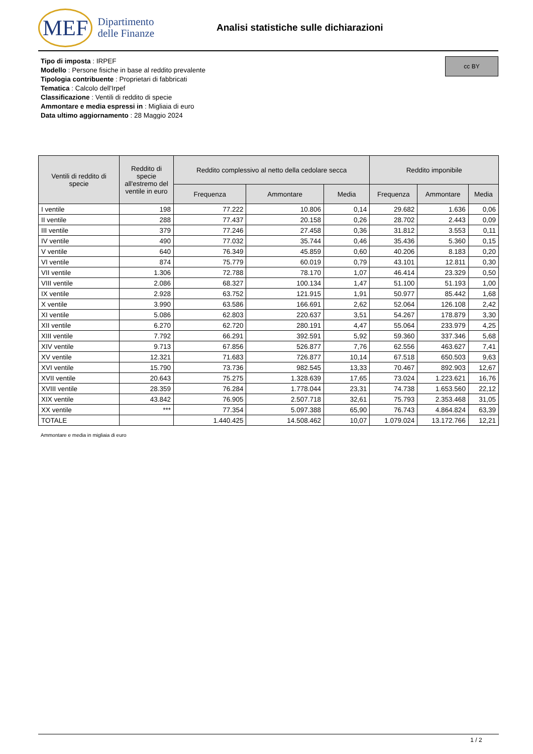MEF Dipartimento
delle Finanze
Analisi statistiche sulle dichiarazioni
Tipo di imposta : IRPEF
Modello : Persone fisiche in base al reddito prevalente
Tipologia contribuente : Proprietari di fabbricati
Tematica : Calcolo dell'Irpef
Classificazione : Ventili di reddito di specie
Ammontare e media espressi in : Migliaia di euro
Data ultimo aggiornamento : 28 Maggio 2024
cc BY
| Ventili di reddito di specie | Reddito di specie all'estremo del ventile in euro | Reddito complessivo al netto della cedolare secca | | | Reddito imponibile | | |
| --- | --- | --- | --- | --- | --- | --- | --- |
| | | Frequenza | Ammontare | Media | Frequenza | Ammontare | Media |
| I ventile | 198 | 77.222 | 10.806 | 0,14 | 29.682 | 1.636 | 0,06 |
| II ventile | 288 | 77.437 | 20.158 | 0,26 | 28.702 | 2.443 | 0,09 |
| III ventile | 379 | 77.246 | 27.458 | 0,36 | 31.812 | 3.553 | 0,11 |
| IV ventile | 490 | 77.032 | 35.744 | 0,46 | 35.436 | 5.360 | 0,15 |
| V ventile | 640 | 76.349 | 45.859 | 0,60 | 40.206 | 8.183 | 0,20 |
| VI ventile | 874 | 75.779 | 60.019 | 0,79 | 43.101 | 12.811 | 0,30 |
| VII ventile | 1.306 | 72.788 | 78.170 | 1,07 | 46.414 | 23.329 | 0,50 |
| VIII ventile | 2.086 | 68.327 | 100.134 | 1,47 | 51.100 | 51.193 | 1,00 |
| IX ventile | 2.928 | 63.752 | 121.915 | 1,91 | 50.977 | 85.442 | 1,68 |
| X ventile | 3.990 | 63.586 | 166.691 | 2,62 | 52.064 | 126.108 | 2,42 |
| XI ventile | 5.086 | 62.803 | 220.637 | 3,51 | 54.267 | 178.879 | 3,30 |
| XII ventile | 6.270 | 62.720 | 280.191 | 4,47 | 55.064 | 233.979 | 4,25 |
| XIII ventile | 7.792 | 66.291 | 392.591 | 5,92 | 59.360 | 337.346 | 5,68 |
| XIV ventile | 9.713 | 67.856 | 526.877 | 7,76 | 62.556 | 463.627 | 7,41 |
| XV ventile | 12.321 | 71.683 | 726.877 | 10,14 | 67.518 | 650.503 | 9,63 |
| XVI ventile | 15.790 | 73.736 | 982.545 | 13,33 | 70.467 | 892.903 | 12,67 |
| XVII ventile | 20.643 | 75.275 | 1.328.639 | 17,65 | 73.024 | 1.223.621 | 16,76 |
| XVIII ventile | 28.359 | 76.284 | 1.778.044 | 23,31 | 74.738 | 1.653.560 | 22,12 |
| XIX ventile | 43.842 | 76.905 | 2.507.718 | 32,61 | 75.793 | 2.353.468 | 31,05 |
| XX ventile | *** | 77.354 | 5.097.388 | 65,90 | 76.743 | 4.864.824 | 63,39 |
| TOTALE | | 1.440.425 | 14.508.462 | 10,07 | 1.079.024 | 13.172.766 | 12,21 |
Ammontare e media in migliaia di euro
1 / 2